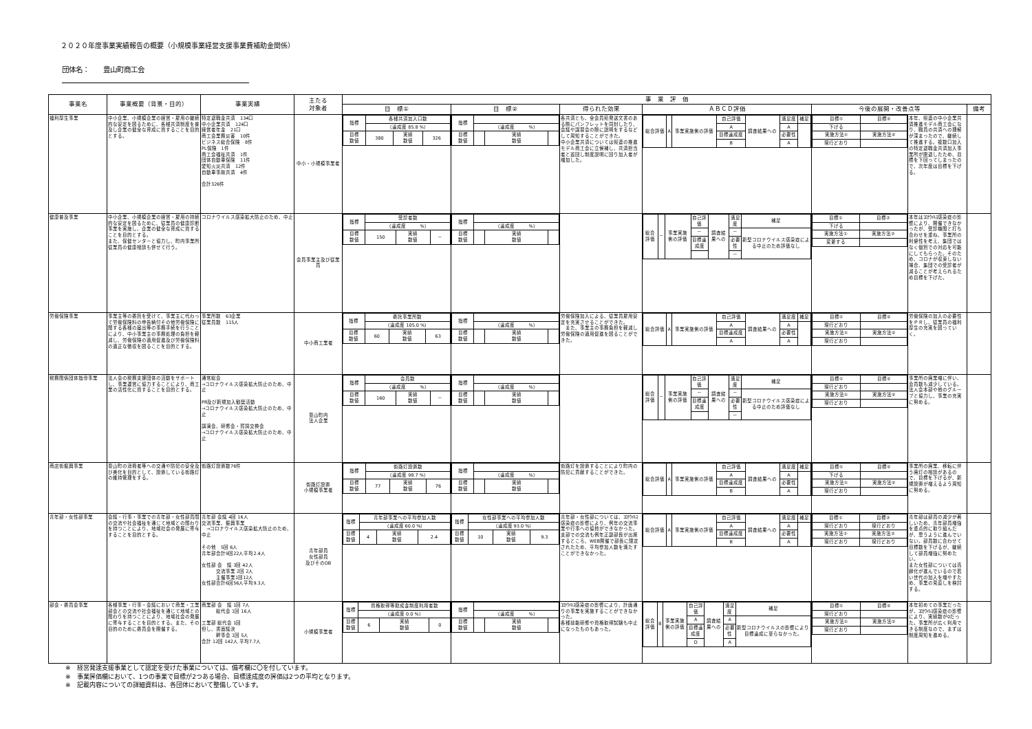２０２０年度事業実績報告の概要（小規模事業経営支援事業費補助金関係）
団体名：　　豊山町商工会
| 事業名 | 事業概要（背景・目的） | 事業実績 | 主たる 対象者 | 事 業 評 価 | | | | | | |
| --- | --- | --- | --- | --- | --- | --- | --- | --- | --- | --- |
| | | | | 目 標① | 目 標② | 得られた効果 | ＡＢＣＤ評価 | 今後の展開・改善点等 | | 備考 |
| 福利厚生事業 | 中小企業、小規模企業の経営・雇用の継続的な安定を図るために、各種共済制度を普及し企業の健全な育成に資することを目的とする。 | 特定退職金共済 134口 中小企業共済 124口 経営者年金 21口 商工会業務災害 10件 ビジネス総合保険 8件 PL保険 1件 商工会福祉共済 1件 団体自動車保険 11件 愛知火災共済 12件 自動車事故共済 4件 合計326件 | 中小・小規模事業者 | / 指標 / 各種共済加入口数 / / / / / （達成度 85.8 %） / / / / 目標 数値 / 380 / 実績 数値 / 326 / | / 指標 / / / / / / （達成度 %） / / / / 目標 数値 / / 実績 数値 / / | 各共済とも、全会員宛発送文書のある際にパンフレットを同封したり、会議や講習会の際に説明をするなどして周知することができた。 中小企業共済については県連の推進モデル商工会に立候補し、共済担当者と巡回し制度説明に回り加入者が増加した。 | / 総合評価 / A / 事業実施側の評価 / 自己評価 / 調査結果への / 満足度 / 補足 / / / / / A / / A / / / / / / 目標達成度 / / 必要性 / / / / / / B / / A / / | / 目標① / 目標② / / 下げる / / / 実施方法① / 実施方法② / / 現行どおり / / | 本年、県連の中小企業共済推進モデル商工会になり、職員の共済への理解が深まったので、継続して推進する。複数口加入の特定退職金共済加入事業所が脱退したため、目標を下回ってしまったので、次年度は目標を下げる。 | |
| 健康普及事業 | 中小企業、小規模企業の経営・雇用の持続的な安定を図るために、従業員の健康診断事業を実施し、企業の健全な育成に資することを目的とする。 また、保健センターと協力し、町内事業所従業員の健康相談も併せて行う。 | コロナウイルス感染拡大防止のため、中止 | 会員事業主及び従業員 | / 指標 / 受診者数 / / / / / （達成度 %） / / / / 目標 数値 / 150 / 実績 数値 / － / | / 指標 / / / / / / （達成度 %） / / / / 目標 数値 / / 実績 数値 / / | | / 総合評価 / － / 事業実施側の評価 / 自己評価 / 調査結果への / 満足度 / 補足 / / / / / － / / － / 新型コロナウイルス感染症による中止のため評価なし / / / / / 目標達成度 / / 必要性 / / / / / / / / － / / | / 目標① / 目標② / / 下げる / / / 実施方法① / 実施方法② / / 変更する / / | 本年はｺﾛﾅｳｲﾙｽ感染症の影響により、開催できなかったが、受診機関と打ち合わせを重ね、事業所の利便性を考え、集団ではなく個別での対応を可能にしてもらった。そのため、コロナが収束しない場合、集団での受診者が減ることが考えられるため目標を下げた。 | |
| 労働保険事業 | 事業主等の委託を受けて、事業主に代わって労働保険料の申告納付その他労働保険に関する各種の届出等の事務手続を行うことにより、中小事業主の事務処理の負担を軽減し、労働保険の適用促進及び労働保険料の適正な徴収を図ることを目的とする。 | 事業所数 63企業 従業員数 115人 | 中小商工業者 | / 指標 / 委託事業所数 / / / / / （達成度 105.0 %） / / / / 目標 数値 / 60 / 実績 数値 / 63 / | / 指標 / / / / / / （達成度 %） / / / / 目標 数値 / / 実績 数値 / / | 労働保険加入による、従業員雇用安定を充実させることができた。 また、事業主の事務負担を軽減し労働保険の適用促進を図ることができた。 | / 総合評価 / A / 事業実施側の評価 / 自己評価 / 調査結果への / 満足度 / 補足 / / / / / A / / A / / / / / / 目標達成度 / / 必要性 / / / / / / A / / A / / | / 目標① / 目標② / / 現行どおり / / / 実施方法① / 実施方法② / / 現行どおり / / | 労働保険の加入の必要性をＰＲし、従業員の福利厚生の充実を図っていく。 | |
| 税務関係団体指導事業 | 法人会の税務支援団体の活動をサポートし、事業運営に協力することにより、商工業の活性化に資することを目的とする。 | 通常総会 →コロナウイルス感染拡大防止のため、中止 PR及び新規加入勧奨活動 →コロナウイルス感染拡大防止のため、中止 講演会、研修会・賀詞交換会 →コロナウイルス感染拡大防止のため、中止 | 豊山町内 法人企業 | / 指標 / 会員数 / / / / / （達成度 %） / / / / 目標 数値 / 160 / 実績 数値 / － / | / 指標 / / / / / / （達成度 %） / / / / 目標 数値 / / 実績 数値 / / | | / 総合評価 / － / 事業実施側の評価 / 自己評価 / 調査結果への / 満足度 / 補足 / / / / / － / / － / 新型コロナウイルス感染症による中止のため評価なし / / / / / 目標達成度 / / 必要性 / / / / / / / / － / / | / 目標① / 目標② / / 現行どおり / / / 実施方法① / 実施方法② / / 現行どおり / / | 事業所の廃業増に伴い、会員数も減少している。法人会本部や他のグループと協力し、事業の充実に努める。 | |
| 商店街振興事業 | 豊山町の消費者等への交通や防犯の安全及び美化を目的として、設置している街路灯の維持管理をする。 | 街路灯設置数76件 | 街路灯設置 小規模事業者 | / 指標 / 街路灯設置数 / / / / / （達成度 98.7 %） / / / / 目標 数値 / 77 / 実績 数値 / 76 / | / 指標 / / / / / / （達成度 %） / / / / 目標 数値 / / 実績 数値 / / | 街路灯を設置することにより町内の防犯に貢献することができた。 | / 総合評価 / A / 事業実施側の評価 / 自己評価 / 調査結果への / 満足度 / 補足 / / / / / A / / A / / / / / / 目標達成度 / / 必要性 / / / / / / B / / A / / | / 目標① / 目標② / / 下げる / / / 実施方法① / 実施方法② / / 現行どおり / / | 事業所の廃業、移転に伴う廃灯の相談があるので、目標を下げるが、新規設置が増えるよう周知に努める。 | |
| 青年部・女性部事業 | 会議・行事・事業での青年部・女性部員間の交流や社会福祉を通じて地域との関わりを持つことにより、地域社会の発展に寄与することを目的とする。 | 青年部 会議 4回 16人 交流事業、振興事業 →コロナウイルス感染拡大防止のため、中止 その他 5回 6人 青年部合計9回22人平均2.4人 女性部 会 議 3回 42人 交流事業 2回 2人 主催事業1回12人 女性部合計6回56人平均9.3人 | 青年部員 女性部員 及びそのOB | / 指標 / 青年部事業への平均参加人数 / / / / / （達成度 60.0 %） / / / / 目標 数値 / 4 / 実績 数値 / 2.4 / | / 指標 / 女性部事業への平均参加人数 / / / / / （達成度 93.0 %） / / / / 目標 数値 / 10 / 実績 数値 / 9.3 / | 青年部・女性部については、ｺﾛﾅｳｲﾙｽ感染症の影響により、例年の交流事業や行事への協賛ができなかった。支部での交流も例年正副部長が出席するところ、WEB開催で部長に限定されたため、平均参加人数を満たすことができなかった。 | / 総合評価 / A / 事業実施側の評価 / 自己評価 / 調査結果への / 満足度 / 補足 / / / / / A / / A / / / / / / 目標達成度 / / 必要性 / / / / / / B / / A / / | / 目標① / 目標② / / 現行どおり / 現行どおり / / 実施方法① / 実施方法② / / 現行どおり / 現行どおり / | 青年部は部員の減少が著しいため、青年部員増強を重点的に取り組んだが、思うように進んでいない。部員数に合わせて目標数を下げるが、継続して部員増強に努めたい。 また女性部については高齢化が進んでいるので若い世代の加入を増やすため、事業の見直しを検討する。 | |
| 部会・委員会事業 | 各種事業・行事・会議において商業・工業部会との交流や社会福祉を通じて地域との関わりを持つことにより、地域社会の発展に寄与することを目的とする。また、その目的のために委員会を開催する。 | 商業部 会 議 1回 7人 総代会 1回 16人 工業部 総代会 1回 但し、書面議決 幹事会 1回 5人 合計 12回 142人 平均7.7人 | 小規模事業者 | / 指標 / 資格取得等助成金制度利用者数 / / / / / （達成度 0.0 %） / / / / 目標 数値 / 6 / 実績 数値 / 0 / | / 指標 / / / / / / （達成度 %） / / / / 目標 数値 / / 実績 数値 / / | ｺﾛﾅｳｲﾙｽ感染症の影響により、計画通りの事業を実施することができなかった。 各種技能研修や資格取得試験も中止になったものもあった。 | / 総合評価 / B / 事業実施側の評価 / 自己評価 / 調査結果への / 満足度 / 補足 / / / / / A / / A / 新型コロナウイルスの影響により目標達成に至らなかった。 / / / / / 目標達成度 / / 必要性 / / / / / / D / / A / / | / 目標① / 目標② / / 現行どおり / / / 実施方法① / 実施方法② / / 現行どおり / / | 本年初めての事業だったが、ｺﾛﾅｳｲﾙｽ感染症の影響により、実績数が0だった。事業所が広く利用できる制度なので、まずは制度周知を進める。 | |
※　経営発達支援事業として認定を受けた事業については、備考欄に〇を付しています。
※　事業評価欄において、1つの事業で目標が2つある場合、目標達成度の評価は2つの平均となります。
※　記載内容についての詳細資料は、各団体において整備しています。